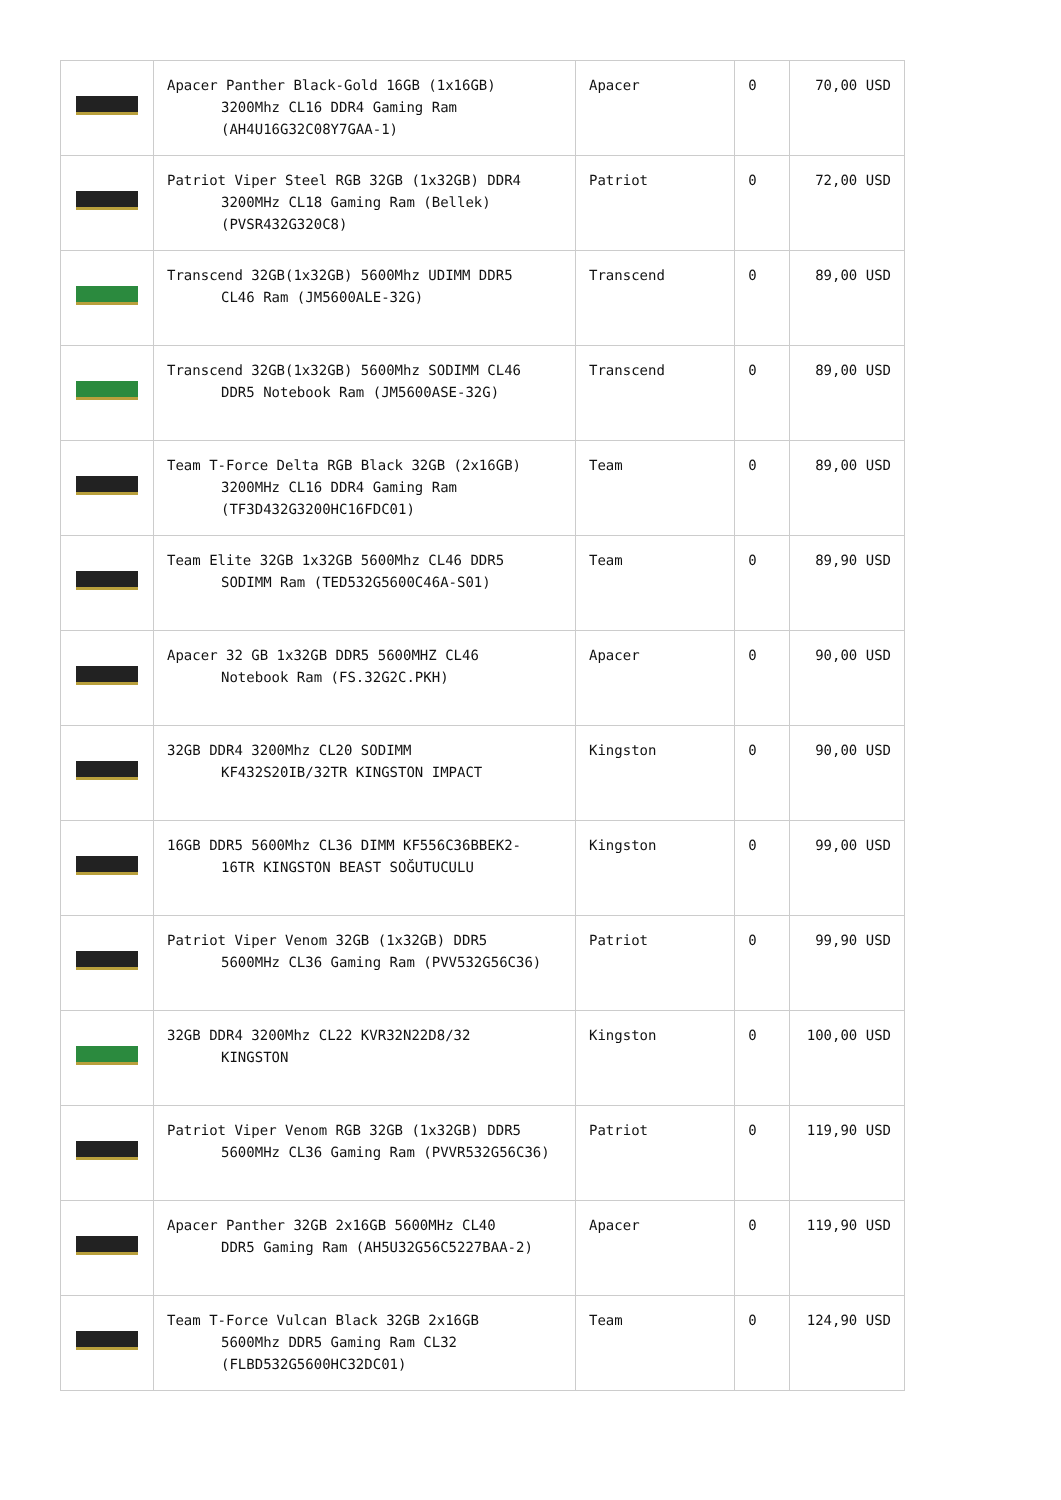| | Apacer Panther Black-Gold 16GB (1x16GB) 3200Mhz CL16 DDR4 Gaming Ram (AH4U16G32C08Y7GAA-1) | Apacer | 0 | 70,00 USD |
| | Patriot Viper Steel RGB 32GB (1x32GB) DDR4 3200MHz CL18 Gaming Ram (Bellek) (PVSR432G320C8) | Patriot | 0 | 72,00 USD |
| | Transcend 32GB(1x32GB) 5600Mhz UDIMM DDR5 CL46 Ram (JM5600ALE-32G) | Transcend | 0 | 89,00 USD |
| | Transcend 32GB(1x32GB) 5600Mhz SODIMM CL46 DDR5 Notebook Ram (JM5600ASE-32G) | Transcend | 0 | 89,00 USD |
| | Team T-Force Delta RGB Black 32GB (2x16GB) 3200MHz CL16 DDR4 Gaming Ram (TF3D432G3200HC16FDC01) | Team | 0 | 89,00 USD |
| | Team Elite 32GB 1x32GB 5600Mhz CL46 DDR5 SODIMM Ram (TED532G5600C46A-S01) | Team | 0 | 89,90 USD |
| | Apacer 32 GB 1x32GB DDR5 5600MHZ CL46 Notebook Ram (FS.32G2C.PKH) | Apacer | 0 | 90,00 USD |
| | 32GB DDR4 3200Mhz CL20 SODIMM KF432S20IB/32TR KINGSTON IMPACT | Kingston | 0 | 90,00 USD |
| | 16GB DDR5 5600Mhz CL36 DIMM KF556C36BBEK2- 16TR KINGSTON BEAST SOĞUTUCULU | Kingston | 0 | 99,00 USD |
| | Patriot Viper Venom 32GB (1x32GB) DDR5 5600MHz CL36 Gaming Ram (PVV532G56C36) | Patriot | 0 | 99,90 USD |
| | 32GB DDR4 3200Mhz CL22 KVR32N22D8/32 KINGSTON | Kingston | 0 | 100,00 USD |
| | Patriot Viper Venom RGB 32GB (1x32GB) DDR5 5600MHz CL36 Gaming Ram (PVVR532G56C36) | Patriot | 0 | 119,90 USD |
| | Apacer Panther 32GB 2x16GB 5600MHz CL40 DDR5 Gaming Ram (AH5U32G56C5227BAA-2) | Apacer | 0 | 119,90 USD |
| | Team T-Force Vulcan Black 32GB 2x16GB 5600Mhz DDR5 Gaming Ram CL32 (FLBD532G5600HC32DC01) | Team | 0 | 124,90 USD |